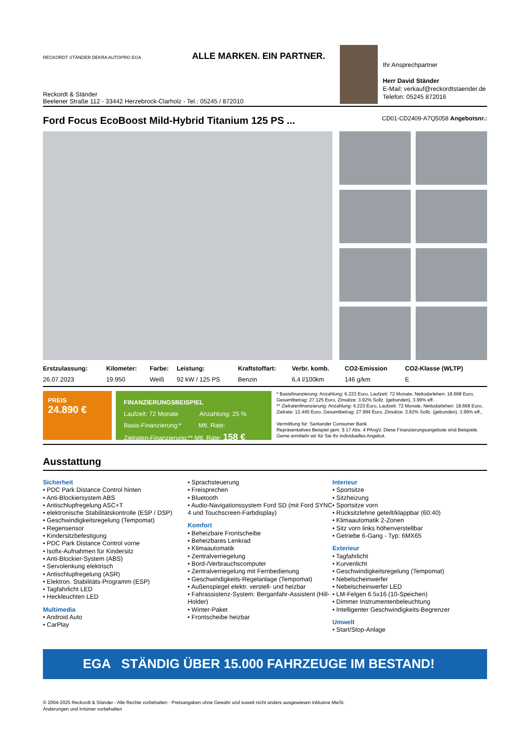RECKORDT STÄNDER DEKRA AUTOPRO EGA ALLE MARKEN. EIN PARTNER.
Reckordt & Ständer
Beelener Straße 112 - 33442 Herzebrock-Clarholz - Tel.: 05245 / 872010
Ihr Ansprechpartner
Herr David Ständer
E-Mail: verkauf@reckordtstaender.de
Telefon: 05245 872016
Ford Focus EcoBoost Mild-Hybrid Titanium 125 PS ... CD01-CD2409-A7Q5058 Angebotsnr.:
| Erstzulassung: | Kilometer: | Farbe: | Leistung: | Kraftstoffart: | Verbr. komb. | CO2-Emission | CO2-Klasse (WLTP) |
| --- | --- | --- | --- | --- | --- | --- | --- |
| 26.07.2023 | 19.950 | Weiß | 92 kW / 125 PS | Benzin | 6,4 l/100km | 146 g/km | E |
PREIS
24.890 €
FINANZIERUNGSBEISPIEL
Laufzeit: 72 Monate Anzahlung: 25 %
Basis-Finanzierung:* Mtl. Rate:
Zielraten-Finanzierung:** Mtl. Rate: 158 €
* Basisfinanzierung: Anzahlung: 6.223 Euro, Laufzeit: 72 Monate, Nettodarlehen: 18.668 Euro, Gesamtbetrag: 27.125 Euro, Zinsätze: 3.92% Sollz. (gebunden), 3.99% eff.
** Zielratenfinanzierung: Anzahlung: 6.223 Euro, Laufzeit: 72 Monate, Nettodarlehen: 18.668 Euro, Zielrate: 12.445 Euro, Gesamtbetrag: 27.994 Euro, Zinsätze: 3.92% Sollz. (gebunden), 3.99% eff.,
Vermittlung für: Santander Consumer Bank
Repräsentatives Beispiel gem. § 17 Abs. 4 PAngV. Diese Finanzierungsangebote sind Beispiele. Gerne ermitteln wir für Sie Ihr individuelles Angebot.
Ausstattung
Sicherheit
• PDC Park Distance Control hinten
• Anti-Blockiersystem ABS
• Antischlupfregelung ASC+T
• elektronische Stabilitätskontrolle (ESP / DSP)
• Geschwindigkeitsregelung (Tempomat)
• Regensensor
• Kindersitzbefestigung
• PDC Park Distance Control vorne
• Isofix-Aufnahmen für Kindersitz
• Anti-Blockier-System (ABS)
• Servolenkung elektrisch
• Antischlupfregelung (ASR)
• Elektron. Stabilitäts-Programm (ESP)
• Tagfahrlicht LED
• Heckleuchten LED
Multimedia
• Android Auto
• CarPlay
• Sprachsteuerung
• Freisprechen
• Bluetooth
• Audio-Navigationssystem Ford SD (mit Ford SYNC 4 und Touchscreen-Farbdisplay)
Komfort
• Beheizbare Frontscheibe
• Beheizbares Lenkrad
• Klimaautomatik
• Zentralverriegelung
• Bord-/Verbrauchscomputer
• Zentralverriegelung mit Fernbedienung
• Geschwindigkeits-Regelanlage (Tempomat)
• Außenspiegel elektr. verstell- und heizbar
• Fahrassistenz-System: Berganfahr-Assistent (Hill-Holder)
• Winter-Paket
• Frontscheibe heizbar
Interieur
• Sportsitze
• Sitzheizung
• Sportsitze vorn
• Rücksitzlehne geteilt/klappbar (60:40)
• Klimaautomatik 2-Zonen
• Sitz vorn links höhenverstellbar
• Getriebe 6-Gang - Typ: 6MX65
Exterieur
• Tagfahrlicht
• Kurvenlicht
• Geschwindigkeitsregelung (Tempomat)
• Nebelscheinwerfer
• Nebelscheinwerfer LED
• LM-Felgen 6.5x16 (10-Speichen)
• Dimmer Instrumentenbeleuchtung
• Intelligenter Geschwindigkeits-Begrenzer
Umwelt
• Start/Stop-Anlage
EGA STÄNDIG ÜBER 15.000 FAHRZEUGE IM BESTAND!
© 2004-2025 Reckordt & Ständer - Alle Rechte vorbehalten - Preisangaben ohne Gewähr und soweit nicht anders ausgewiesen inklusive MwSt.
Änderungen und Irrtümer vorbehalten